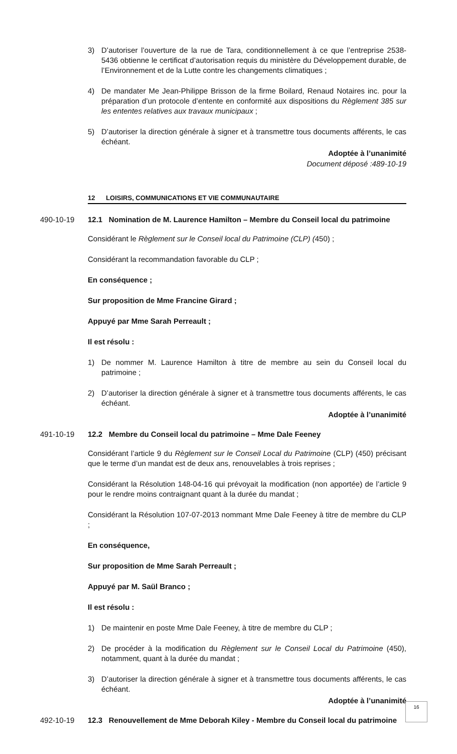3) D’autoriser l’ouverture de la rue de Tara, conditionnellement à ce que l’entreprise 2538-5436 obtienne le certificat d’autorisation requis du ministère du Développement durable, de l’Environnement et de la Lutte contre les changements climatiques ;
4) De mandater Me Jean-Philippe Brisson de la firme Boilard, Renaud Notaires inc. pour la préparation d’un protocole d’entente en conformité aux dispositions du Règlement 385 sur les ententes relatives aux travaux municipaux ;
5) D’autoriser la direction générale à signer et à transmettre tous documents afférents, le cas échéant.
Adoptée à l’unanimité
Document déposé :489-10-19
12 LOISIRS, COMMUNICATIONS ET VIE COMMUNAUTAIRE
490-10-19 12.1 Nomination de M. Laurence Hamilton – Membre du Conseil local du patrimoine
Considérant le Règlement sur le Conseil local du Patrimoine (CLP) (450) ;
Considérant la recommandation favorable du CLP ;
En conséquence ;
Sur proposition de Mme Francine Girard ;
Appuyé par Mme Sarah Perreault ;
Il est résolu :
1) De nommer M. Laurence Hamilton à titre de membre au sein du Conseil local du patrimoine ;
2) D’autoriser la direction générale à signer et à transmettre tous documents afférents, le cas échéant.
Adoptée à l’unanimité
491-10-19 12.2 Membre du Conseil local du patrimoine – Mme Dale Feeney
Considérant l’article 9 du Règlement sur le Conseil Local du Patrimoine (CLP) (450) précisant que le terme d’un mandat est de deux ans, renouvelables à trois reprises ;
Considérant la Résolution 148-04-16 qui prévoyait la modification (non apportée) de l’article 9 pour le rendre moins contraignant quant à la durée du mandat ;
Considérant la Résolution 107-07-2013 nommant Mme Dale Feeney à titre de membre du CLP ;
En conséquence,
Sur proposition de Mme Sarah Perreault ;
Appuyé par M. Saül Branco ;
Il est résolu :
1) De maintenir en poste Mme Dale Feeney, à titre de membre du CLP ;
2) De procéder à la modification du Règlement sur le Conseil Local du Patrimoine (450), notamment, quant à la durée du mandat ;
3) D’autoriser la direction générale à signer et à transmettre tous documents afférents, le cas échéant.
Adoptée à l’unanimité
492-10-19 12.3 Renouvellement de Mme Deborah Kiley - Membre du Conseil local du patrimoine
16